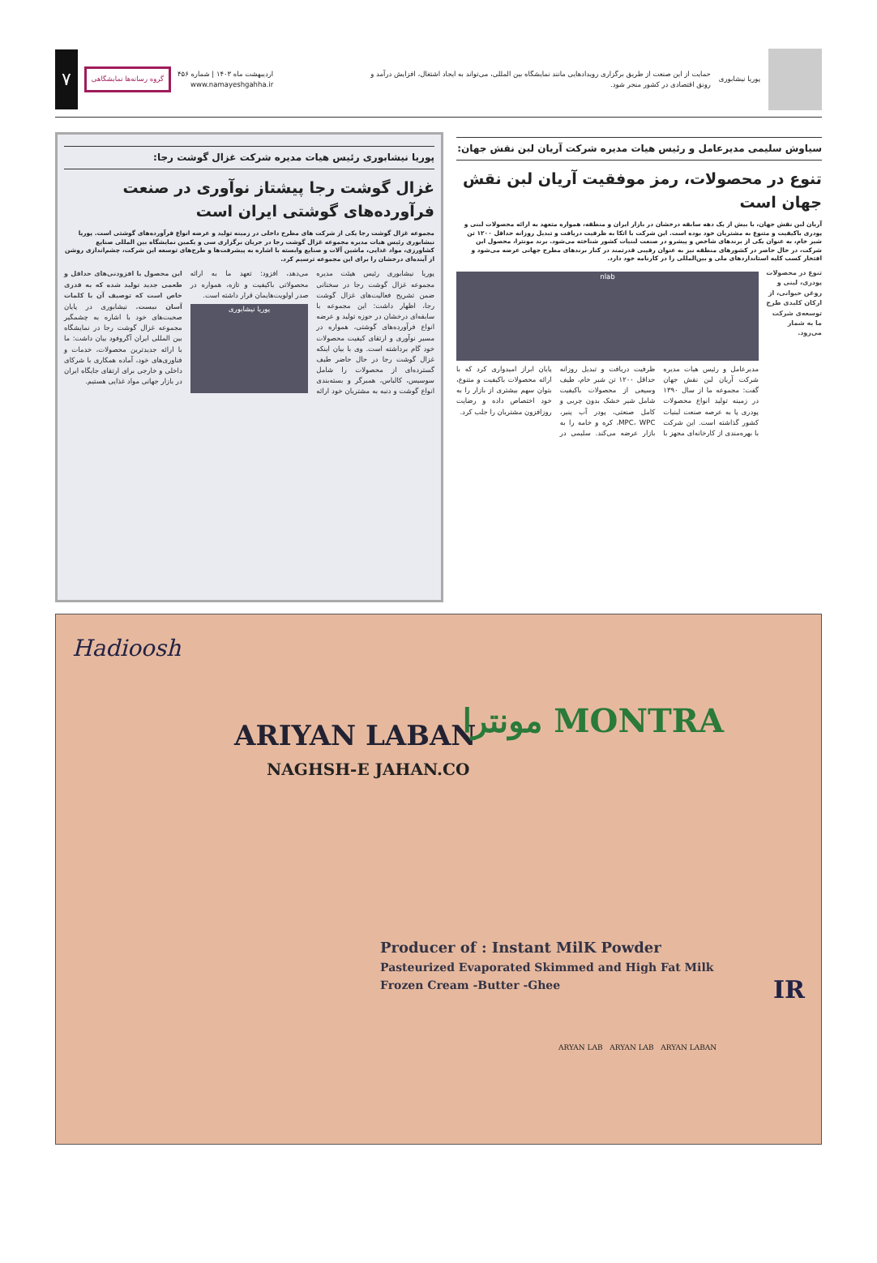پوریا نیشابوری
حمایت از این صنعت از طریق برگزاری رویدادهایی مانند نمایشگاه بین المللی، می‌تواند به ایجاد اشتغال، افزایش درآمد و رونق اقتصادی در کشور منجر شود.
اردیبهشت ماه ۱۴۰۳ | شماره ۴۵۶
www.namayeshgahha.ir
گروه رسانه‌ها نمایشگاهی
۷
سیاوش سلیمی مدیرعامل و رئیس هیات مدیره شرکت آریان لبن نقش جهان:
تنوع در محصولات، رمز موفقیت آریان لبن نقش جهان است
آریان لبن نقش جهان، با بیش از یک دهه سابقه درخشان در بازار ایران و منطقه، همواره متعهد به ارائه محصولات لبنی و پودری باکیفیت و متنوع به مشتریان خود بوده است. این شرکت با اتکا به ظرفیت دریافت و تبدیل روزانه حداقل ۱۲۰۰ تن شیر خام، به عنوان یکی از برندهای شاخص و پیشرو در صنعت لبنیات کشور شناخته می‌شود. برند مونترا، محصول این شرکت، در حال حاضر در کشورهای منطقه نیز به عنوان رقیبی قدرتمند در کنار برندهای مطرح جهانی عرضه می‌شود و افتخار کسب کلیه استانداردهای ملی و بین‌المللی را در کارنامه خود دارد.
تنوع در محصولات پودری، لبنی و روغن حیوانی، از ارکان کلیدی طرح توسعه‌ی شرکت ما به شمار می‌رود.
nlab
مدیرعامل و رئیس هیات مدیره شرکت آریان لبن نقش جهان گفت: مجموعه ما از سال ۱۳۹۰ در زمینه تولید انواع محصولات پودری پا به عرصه صنعت لبنیات کشور گذاشته است. این شرکت با بهره‌مندی از کارخانه‌ای مجهز با ظرفیت دریافت و تبدیل روزانه حداقل ۱۲۰۰ تن شیر خام، طیف وسیعی از محصولات باکیفیت شامل شیر خشک بدون چربی و کامل صنعتی، پودر آب پنیر، MPC، WPC، کره و خامه را به بازار عرضه می‌کند. سلیمی در پایان ابراز امیدواری کرد که با ارائه محصولات باکیفیت و متنوع، بتوان سهم بیشتری از بازار را به خود اختصاص داده و رضایت روزافزون مشتریان را جلب کرد.
پوریا نیشابوری رئیس هیات مدیره شرکت غزال گوشت رجا:
غزال گوشت رجا پیشتاز نوآوری در صنعت فرآورده‌های گوشتی ایران است
مجموعه غزال گوشت رجا یکی از شرکت های مطرح داخلی در زمینه تولید و عرضه انواع فرآورده‌های گوشتی است. پوریا نیشابوری رئیس هیات مدیره مجموعه غزال گوشت رجا در جریان برگزاری سی و یکمین نمایشگاه بین المللی صنایع کشاورزی، مواد غذایی، ماشین آلات و صنایع وابسته با اشاره به پیشرفت‌ها و طرح‌های توسعه این شرکت، چشم‌اندازی روشن از آینده‌ای درخشان را برای این مجموعه ترسیم کرد.
پوریا نیشابوری رئیس هیئت مدیره مجموعه غزال گوشت رجا در سخنانی ضمن تشریح فعالیت‌های غزال گوشت رجا، اظهار داشت: این مجموعه با سابقه‌ای درخشان در حوزه تولید و عرضه انواع فرآورده‌های گوشتی، همواره در مسیر نوآوری و ارتقای کیفیت محصولات خود گام برداشته است. وی با بیان اینکه غزال گوشت رجا در حال حاضر طیف گسترده‌ای از محصولات را شامل سوسیس، کالباس، همبرگر و بسته‌بندی انواع گوشت و دنبه به مشتریان خود ارائه می‌دهد، افزود: تعهد ما به ارائه محصولاتی باکیفیت و تازه، همواره در صدر اولویت‌هایمان قرار داشته است.
پوریا نیشابوری
این محصول با افزودنی‌های حداقل و طعمی جدید تولید شده که به قدری خاص است که توصیف آن با کلمات آسان نیست. نیشابوری در پایان صحبت‌های خود با اشاره به چشمگیر مجموعه غزال گوشت رجا در نمایشگاه بین المللی ایران آگروفود بیان داشت: ما با ارائه جدیدترین محصولات، خدمات و فناوری‌های خود، آماده همکاری با شرکای داخلی و خارجی برای ارتقای جایگاه ایران در بازار جهانی مواد غذایی هستیم.
Hadioosh
ARIYAN LABAN
NAGHSH-E JAHAN.CO
مونترا MONTRA
IR
Producer of : Instant MilK Powder
Pasteurized Evaporated Skimmed and High Fat Milk
Frozen Cream -Butter -Ghee
ARYAN LAB ARYAN LAB ARYAN LABAN